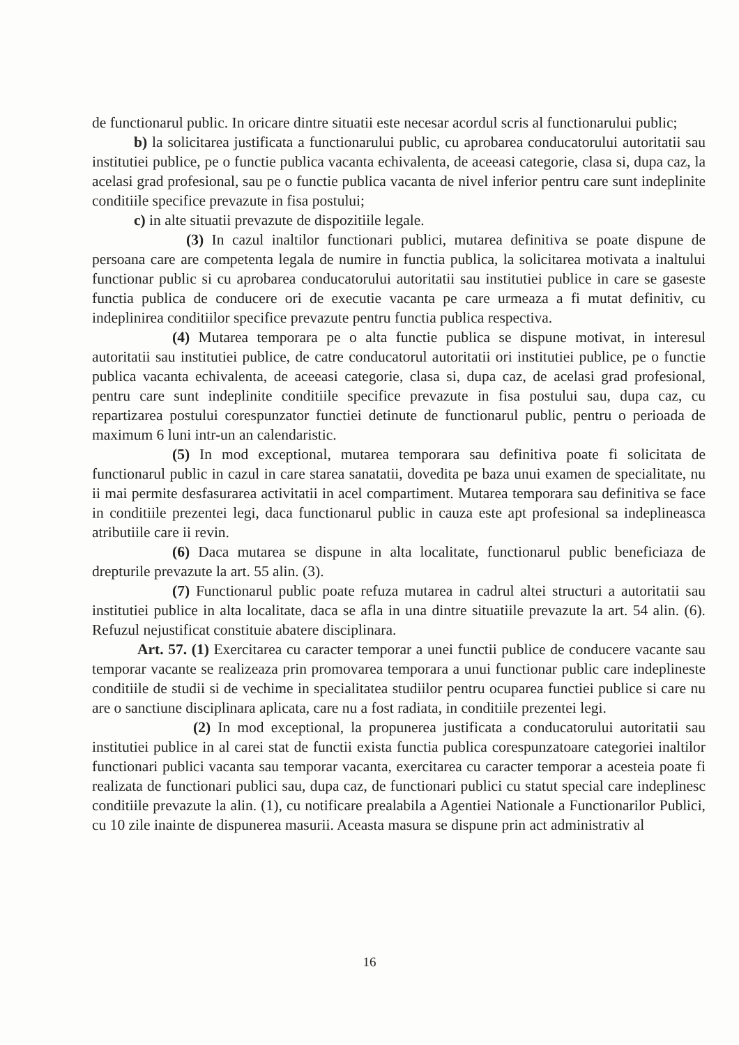de functionarul public. In oricare dintre situatii este necesar acordul scris al functionarului public;
b) la solicitarea justificata a functionarului public, cu aprobarea conducatorului autoritatii sau institutiei publice, pe o functie publica vacanta echivalenta, de aceeasi categorie, clasa si, dupa caz, la acelasi grad profesional, sau pe o functie publica vacanta de nivel inferior pentru care sunt indeplinite conditiile specifice prevazute in fisa postului;
c) in alte situatii prevazute de dispozitiile legale.
(3) In cazul inaltilor functionari publici, mutarea definitiva se poate dispune de persoana care are competenta legala de numire in functia publica, la solicitarea motivata a inaltului functionar public si cu aprobarea conducatorului autoritatii sau institutiei publice in care se gaseste functia publica de conducere ori de executie vacanta pe care urmeaza a fi mutat definitiv, cu indeplinirea conditiilor specifice prevazute pentru functia publica respectiva.
(4) Mutarea temporara pe o alta functie publica se dispune motivat, in interesul autoritatii sau institutiei publice, de catre conducatorul autoritatii ori institutiei publice, pe o functie publica vacanta echivalenta, de aceeasi categorie, clasa si, dupa caz, de acelasi grad profesional, pentru care sunt indeplinite conditiile specifice prevazute in fisa postului sau, dupa caz, cu repartizarea postului corespunzator functiei detinute de functionarul public, pentru o perioada de maximum 6 luni intr-un an calendaristic.
(5) In mod exceptional, mutarea temporara sau definitiva poate fi solicitata de functionarul public in cazul in care starea sanatatii, dovedita pe baza unui examen de specialitate, nu ii mai permite desfasurarea activitatii in acel compartiment. Mutarea temporara sau definitiva se face in conditiile prezentei legi, daca functionarul public in cauza este apt profesional sa indeplineasca atributiile care ii revin.
(6) Daca mutarea se dispune in alta localitate, functionarul public beneficiaza de drepturile prevazute la art. 55 alin. (3).
(7) Functionarul public poate refuza mutarea in cadrul altei structuri a autoritatii sau institutiei publice in alta localitate, daca se afla in una dintre situatiile prevazute la art. 54 alin. (6). Refuzul nejustificat constituie abatere disciplinara.
Art. 57. (1) Exercitarea cu caracter temporar a unei functii publice de conducere vacante sau temporar vacante se realizeaza prin promovarea temporara a unui functionar public care indeplineste conditiile de studii si de vechime in specialitatea studiilor pentru ocuparea functiei publice si care nu are o sanctiune disciplinara aplicata, care nu a fost radiata, in conditiile prezentei legi.
(2) In mod exceptional, la propunerea justificata a conducatorului autoritatii sau institutiei publice in al carei stat de functii exista functia publica corespunzatoare categoriei inaltilor functionari publici vacanta sau temporar vacanta, exercitarea cu caracter temporar a acesteia poate fi realizata de functionari publici sau, dupa caz, de functionari publici cu statut special care indeplinesc conditiile prevazute la alin. (1), cu notificare prealabila a Agentiei Nationale a Functionarilor Publici, cu 10 zile inainte de dispunerea masurii. Aceasta masura se dispune prin act administrativ al
16